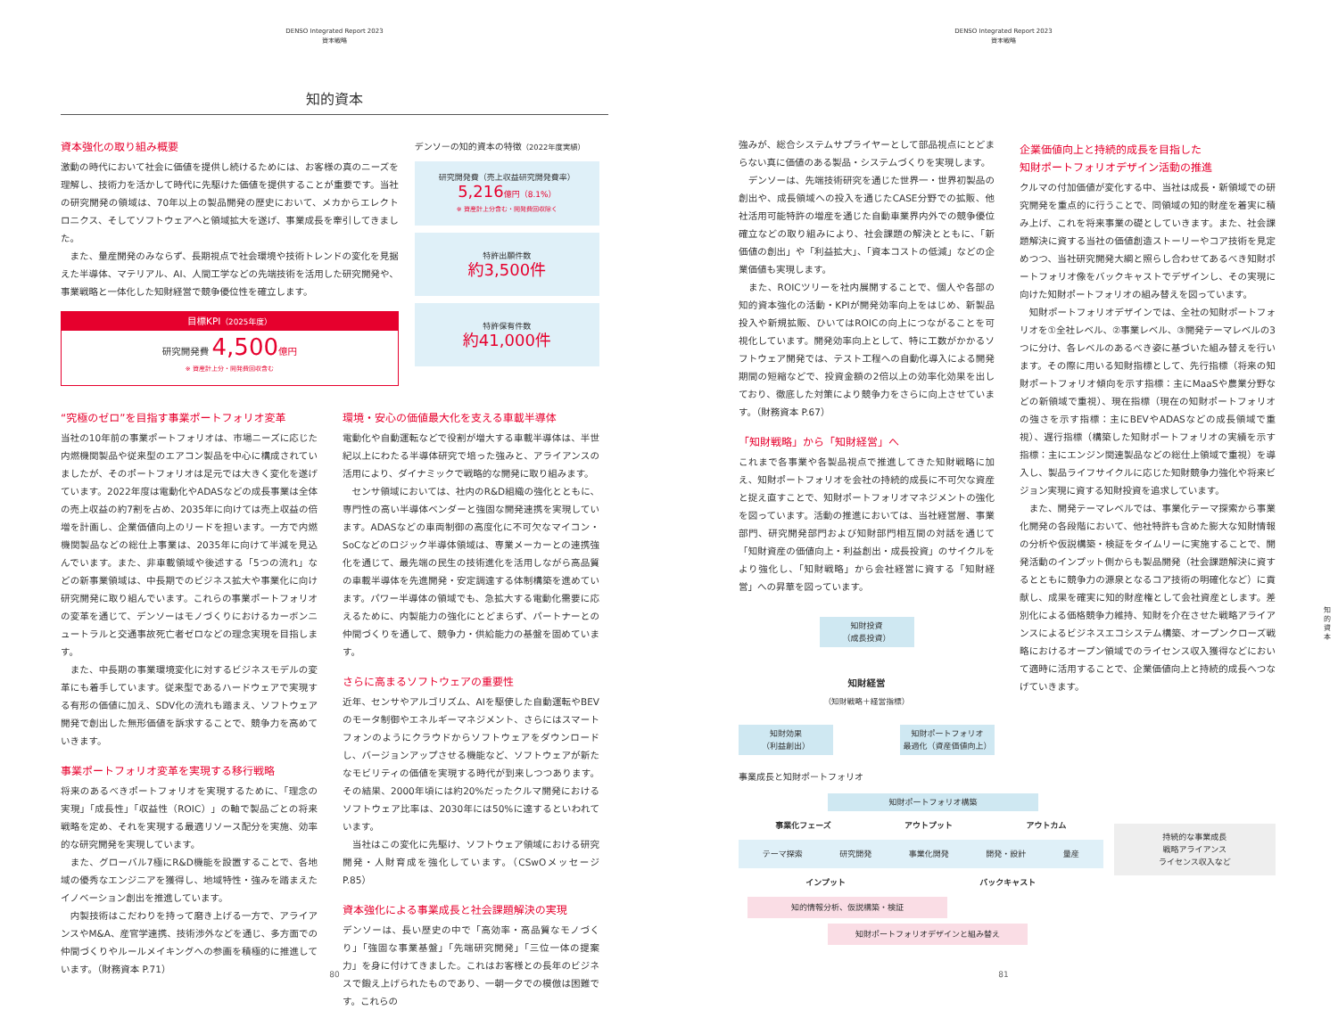DENSO Integrated Report 2023
資本戦略
知的資本
資本強化の取り組み概要
激動の時代において社会に価値を提供し続けるためには、お客様の真のニーズを理解し、技術力を活かして時代に先駆けた価値を提供することが重要です。当社の研究開発の領域は、70年以上の製品開発の歴史において、メカからエレクトロニクス、そしてソフトウェアへと領域拡大を遂げ、事業成長を牽引してきました。
　また、量産開発のみならず、長期視点で社会環境や技術トレンドの変化を見据えた半導体、マテリアル、AI、人間工学などの先端技術を活用した研究開発や、事業戦略と一体化した知財経営で競争優位性を確立します。
目標KPI（2025年度）
研究開発費 4,500 億円
※ 資産計上分・開発費回収含む
デンソーの知的資本の特徴（2022年度実績）
研究開発費（売上収益研究開発費率）
5,216 億円（8.1%）
※ 資産計上分含む・開発費回収除く
特許出願件数
約3,500件
特許保有件数
約41,000件
“究極のゼロ”を目指す事業ポートフォリオ変革
当社の10年前の事業ポートフォリオは、市場ニーズに応じた内燃機関製品や従来型のエアコン製品を中心に構成されていましたが、そのポートフォリオは足元では大きく変化を遂げています。2022年度は電動化やADASなどの成長事業は全体の売上収益の約7割を占め、2035年に向けては売上収益の倍増を計画し、企業価値向上のリードを担います。一方で内燃機関製品などの総仕上事業は、2035年に向けて半減を見込んでいます。また、非車載領域や後述する「5つの流れ」などの新事業領域は、中長期でのビジネス拡大や事業化に向け研究開発に取り組んでいます。これらの事業ポートフォリオの変革を通じて、デンソーはモノづくりにおけるカーボンニュートラルと交通事故死亡者ゼロなどの理念実現を目指します。
　また、中長期の事業環境変化に対するビジネスモデルの変革にも着手しています。従来型であるハードウェアで実現する有形の価値に加え、SDV化の流れも踏まえ、ソフトウェア開発で創出した無形価値を訴求することで、競争力を高めていきます。
事業ポートフォリオ変革を実現する移行戦略
将来のあるべきポートフォリオを実現するために、「理念の実現」「成長性」「収益性（ROIC）」の軸で製品ごとの将来戦略を定め、それを実現する最適リソース配分を実施、効率的な研究開発を実現しています。
　また、グローバル7極にR&D機能を設置することで、各地域の優秀なエンジニアを獲得し、地域特性・強みを踏まえたイノベーション創出を推進しています。
　内製技術はこだわりを持って磨き上げる一方で、アライアンスやM&A、産官学連携、技術渉外などを通じ、多方面での仲間づくりやルールメイキングへの参画を積極的に推進しています。（財務資本 P.71）
環境・安心の価値最大化を支える車載半導体
電動化や自動運転などで役割が増大する車載半導体は、半世紀以上にわたる半導体研究で培った強みと、アライアンスの活用により、ダイナミックで戦略的な開発に取り組みます。
　センサ領域においては、社内のR&D組織の強化とともに、専門性の高い半導体ベンダーと強固な開発連携を実現しています。ADASなどの車両制御の高度化に不可欠なマイコン・SoCなどのロジック半導体領域は、専業メーカーとの連携強化を通じて、最先端の民生の技術進化を活用しながら高品質の車載半導体を先進開発・安定調達する体制構築を進めています。パワー半導体の領域でも、急拡大する電動化需要に応えるために、内製能力の強化にとどまらず、パートナーとの仲間づくりを通して、競争力・供給能力の基盤を固めています。
さらに高まるソフトウェアの重要性
近年、センサやアルゴリズム、AIを駆使した自動運転やBEVのモータ制御やエネルギーマネジメント、さらにはスマートフォンのようにクラウドからソフトウェアをダウンロードし、バージョンアップさせる機能など、ソフトウェアが新たなモビリティの価値を実現する時代が到来しつつあります。その結果、2000年頃には約20%だったクルマ開発におけるソフトウェア比率は、2030年には50%に達するといわれています。
　当社はこの変化に先駆け、ソフトウェア領域における研究開発・人財育成を強化しています。（CSwOメッセージ P.85）
資本強化による事業成長と社会課題解決の実現
デンソーは、長い歴史の中で「高効率・高品質なモノづくり」「強固な事業基盤」「先端研究開発」「三位一体の提案力」を身に付けてきました。これはお客様との長年のビジネスで鍛え上げられたものであり、一朝一夕での模倣は困難です。これらの
80
DENSO Integrated Report 2023
資本戦略
強みが、総合システムサプライヤーとして部品視点にとどまらない真に価値のある製品・システムづくりを実現します。
　デンソーは、先端技術研究を通じた世界一・世界初製品の創出や、成長領域への投入を通じたCASE分野での拡販、他社活用可能特許の増産を通じた自動車業界内外での競争優位確立などの取り組みにより、社会課題の解決とともに、「新価値の創出」や「利益拡大」、「資本コストの低減」などの企業価値も実現します。
　また、ROICツリーを社内展開することで、個人や各部の知的資本強化の活動・KPIが開発効率向上をはじめ、新製品投入や新規拡販、ひいてはROICの向上につながることを可視化しています。開発効率向上として、特に工数がかかるソフトウェア開発では、テスト工程への自動化導入による開発期間の短縮などで、投資金額の2倍以上の効率化効果を出しており、徹底した対策により競争力をさらに向上させています。（財務資本 P.67）
「知財戦略」から「知財経営」へ
これまで各事業や各製品視点で推進してきた知財戦略に加え、知財ポートフォリオを会社の持続的成長に不可欠な資産と捉え直すことで、知財ポートフォリオマネジメントの強化を図っています。活動の推進においては、当社経営層、事業部門、研究開発部門および知財部門相互間の対話を通じて「知財資産の価値向上・利益創出・成長投資」のサイクルをより強化し、「知財戦略」から会社経営に資する「知財経営」への昇華を図っています。
知財投資
（成長投資）
知財経営
（知財戦略＋経営指標）
知財効果
（利益創出）
知財ポートフォリオ
最適化（資産価値向上）
企業価値向上と持続的成長を目指した
知財ポートフォリオデザイン活動の推進
クルマの付加価値が変化する中、当社は成長・新領域での研究開発を重点的に行うことで、同領域の知的財産を着実に積み上げ、これを将来事業の礎としていきます。また、社会課題解決に資する当社の価値創造ストーリーやコア技術を見定めつつ、当社研究開発大綱と照らし合わせてあるべき知財ポートフォリオ像をバックキャストでデザインし、その実現に向けた知財ポートフォリオの組み替えを図っています。
　知財ポートフォリオデザインでは、全社の知財ポートフォリオを①全社レベル、②事業レベル、③開発テーマレベルの3つに分け、各レベルのあるべき姿に基づいた組み替えを行います。その際に用いる知財指標として、先行指標（将来の知財ポートフォリオ傾向を示す指標：主にMaaSや農業分野などの新領域で重視）、現在指標（現在の知財ポートフォリオの強さを示す指標：主にBEVやADASなどの成長領域で重視）、遅行指標（構築した知財ポートフォリオの実績を示す指標：主にエンジン関連製品などの総仕上領域で重視）を導入し、製品ライフサイクルに応じた知財競争力強化や将来ビジョン実現に資する知財投資を追求しています。
　また、開発テーマレベルでは、事業化テーマ探索から事業化開発の各段階において、他社特許も含めた膨大な知財情報の分析や仮説構築・検証をタイムリーに実施することで、開発活動のインプット側からも製品開発（社会課題解決に資するとともに競争力の源泉となるコア技術の明確化など）に貢献し、成果を確実に知的財産権として会社資産とします。差別化による価格競争力維持、知財を介在させた戦略アライアンスによるビジネスエコシステム構築、オープンクローズ戦略におけるオープン領域でのライセンス収入獲得などにおいて適時に活用することで、企業価値向上と持続的成長へつなげていきます。
事業成長と知財ポートフォリオ
知財ポートフォリオ構築
事業化フェーズ アウトプット アウトカム
テーマ探索 研究開発 事業化開発 開発・設計 量産
インプット バックキャスト
知的情報分析、仮説構築・検証
知財ポートフォリオデザインと組み替え
持続的な事業成長
戦略アライアンス
ライセンス収入など
知的資本
81